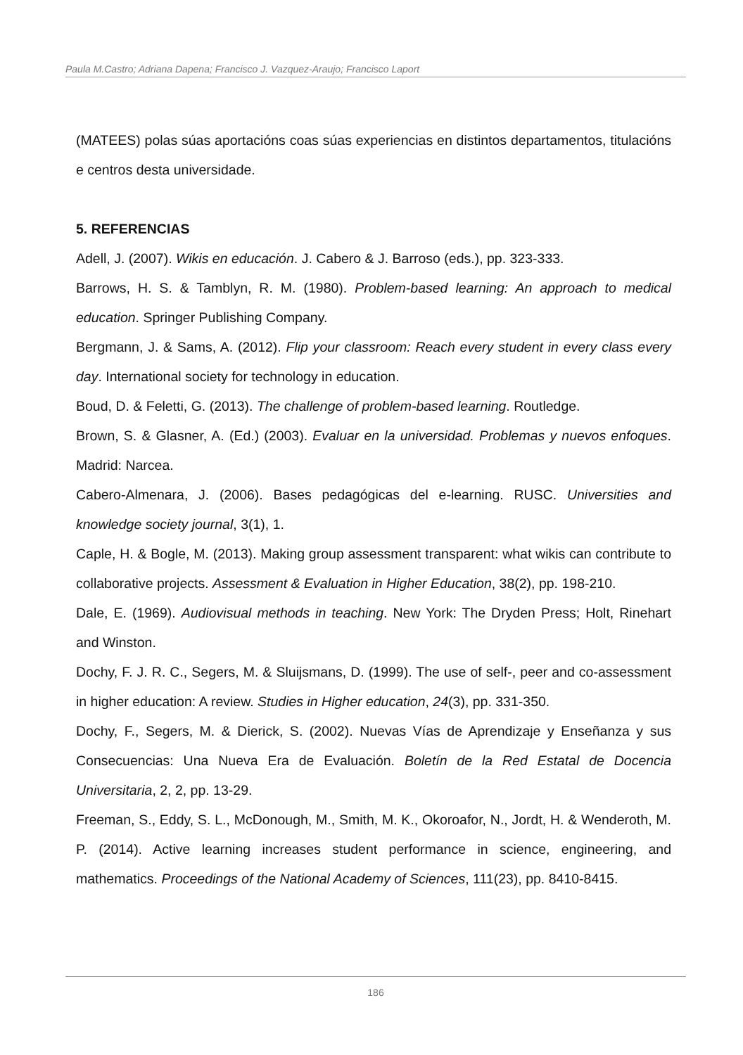Paula M.Castro; Adriana Dapena; Francisco J. Vazquez-Araujo; Francisco Laport
(MATEES) polas súas aportacións coas súas experiencias en distintos departamentos, titulacións e centros desta universidade.
5. REFERENCIAS
Adell, J. (2007). Wikis en educación. J. Cabero & J. Barroso (eds.), pp. 323-333.
Barrows, H. S. & Tamblyn, R. M. (1980). Problem-based learning: An approach to medical education. Springer Publishing Company.
Bergmann, J. & Sams, A. (2012). Flip your classroom: Reach every student in every class every day. International society for technology in education.
Boud, D. & Feletti, G. (2013). The challenge of problem-based learning. Routledge.
Brown, S. & Glasner, A. (Ed.) (2003). Evaluar en la universidad. Problemas y nuevos enfoques. Madrid: Narcea.
Cabero-Almenara, J. (2006). Bases pedagógicas del e-learning. RUSC. Universities and knowledge society journal, 3(1), 1.
Caple, H. & Bogle, M. (2013). Making group assessment transparent: what wikis can contribute to collaborative projects. Assessment & Evaluation in Higher Education, 38(2), pp. 198-210.
Dale, E. (1969). Audiovisual methods in teaching. New York: The Dryden Press; Holt, Rinehart and Winston.
Dochy, F. J. R. C., Segers, M. & Sluijsmans, D. (1999). The use of self-, peer and co-assessment in higher education: A review. Studies in Higher education, 24(3), pp. 331-350.
Dochy, F., Segers, M. & Dierick, S. (2002). Nuevas Vías de Aprendizaje y Enseñanza y sus Consecuencias: Una Nueva Era de Evaluación. Boletín de la Red Estatal de Docencia Universitaria, 2, 2, pp. 13-29.
Freeman, S., Eddy, S. L., McDonough, M., Smith, M. K., Okoroafor, N., Jordt, H. & Wenderoth, M. P. (2014). Active learning increases student performance in science, engineering, and mathematics. Proceedings of the National Academy of Sciences, 111(23), pp. 8410-8415.
186